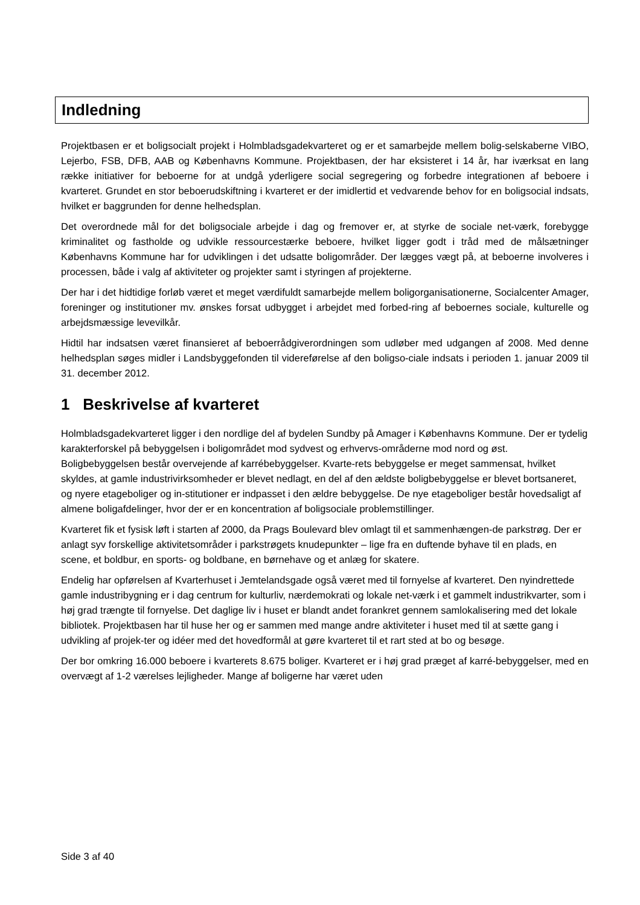Indledning
Projektbasen er et boligsocialt projekt i Holmbladsgadekvarteret og er et samarbejde mellem bolig-selskaberne VIBO, Lejerbo, FSB, DFB, AAB og Københavns Kommune. Projektbasen, der har eksisteret i 14 år, har iværksat en lang række initiativer for beboerne for at undgå yderligere social segregering og forbedre integrationen af beboere i kvarteret. Grundet en stor beboerudskiftning i kvarteret er der imidlertid et vedvarende behov for en boligsocial indsats, hvilket er baggrunden for denne helhedsplan.
Det overordnede mål for det boligsociale arbejde i dag og fremover er, at styrke de sociale net-værk, forebygge kriminalitet og fastholde og udvikle ressourcestærke beboere, hvilket ligger godt i tråd med de målsætninger Københavns Kommune har for udviklingen i det udsatte boligområder. Der lægges vægt på, at beboerne involveres i processen, både i valg af aktiviteter og projekter samt i styringen af projekterne.
Der har i det hidtidige forløb været et meget værdifuldt samarbejde mellem boligorganisationerne, Socialcenter Amager, foreninger og institutioner mv. ønskes forsat udbygget i arbejdet med forbed-ring af beboernes sociale, kulturelle og arbejdsmæssige levevilkår.
Hidtil har indsatsen været finansieret af beboerrådgiverordningen som udløber med udgangen af 2008. Med denne helhedsplan søges midler i Landsbyggefonden til videreførelse af den boligso-ciale indsats i perioden 1. januar 2009 til 31. december 2012.
1 Beskrivelse af kvarteret
Holmbladsgadekvarteret ligger i den nordlige del af bydelen Sundby på Amager i Københavns Kommune. Der er tydelig karakterforskel på bebyggelsen i boligområdet mod sydvest og erhvervs-områderne mod nord og øst. Boligbebyggelsen består overvejende af karrébebyggelser. Kvarte-rets bebyggelse er meget sammensat, hvilket skyldes, at gamle industrivirksomheder er blevet nedlagt, en del af den ældste boligbebyggelse er blevet bortsaneret, og nyere etageboliger og in-stitutioner er indpasset i den ældre bebyggelse. De nye etageboliger består hovedsaligt af almene boligafdelinger, hvor der er en koncentration af boligsociale problemstillinger.
Kvarteret fik et fysisk løft i starten af 2000, da Prags Boulevard blev omlagt til et sammenhængen-de parkstrøg. Der er anlagt syv forskellige aktivitetsområder i parkstrøgets knudepunkter – lige fra en duftende byhave til en plads, en scene, et boldbur, en sports- og boldbane, en børnehave og et anlæg for skatere.
Endelig har opførelsen af Kvarterhuset i Jemtelandsgade også været med til fornyelse af kvarteret. Den nyindrettede gamle industribygning er i dag centrum for kulturliv, nærdemokrati og lokale net-værk i et gammelt industrikvarter, som i høj grad trængte til fornyelse. Det daglige liv i huset er blandt andet forankret gennem samlokalisering med det lokale bibliotek. Projektbasen har til huse her og er sammen med mange andre aktiviteter i huset med til at sætte gang i udvikling af projek-ter og idéer med det hovedformål at gøre kvarteret til et rart sted at bo og besøge.
Der bor omkring 16.000 beboere i kvarterets 8.675 boliger. Kvarteret er i høj grad præget af karré-bebyggelser, med en overvægt af 1-2 værelses lejligheder. Mange af boligerne har været uden
Side 3 af 40